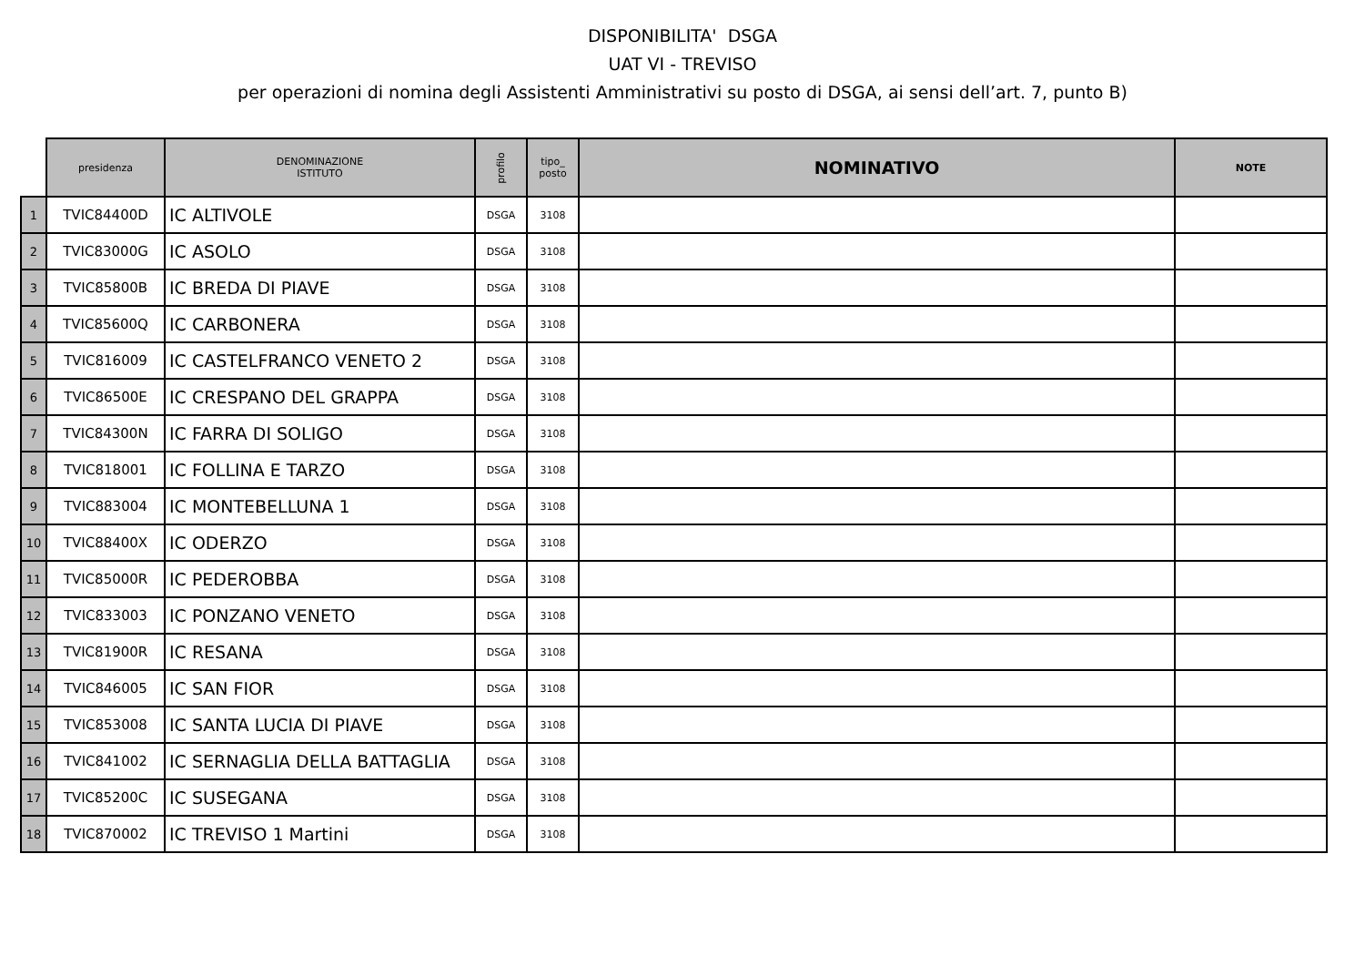DISPONIBILITA' DSGA
UAT VI - TREVISO
per operazioni di nomina degli Assistenti Amministrativi su posto di DSGA, ai sensi dell’art. 7, punto B)
| | presidenza | DENOMINAZIONE ISTITUTO | profilo | tipo_ posto | NOMINATIVO | NOTE |
| --- | --- | --- | --- | --- | --- | --- |
| 1 | TVIC84400D | IC ALTIVOLE | DSGA | 3108 | | |
| 2 | TVIC83000G | IC ASOLO | DSGA | 3108 | | |
| 3 | TVIC85800B | IC BREDA DI PIAVE | DSGA | 3108 | | |
| 4 | TVIC85600Q | IC CARBONERA | DSGA | 3108 | | |
| 5 | TVIC816009 | IC CASTELFRANCO VENETO 2 | DSGA | 3108 | | |
| 6 | TVIC86500E | IC CRESPANO DEL GRAPPA | DSGA | 3108 | | |
| 7 | TVIC84300N | IC FARRA DI SOLIGO | DSGA | 3108 | | |
| 8 | TVIC818001 | IC FOLLINA E TARZO | DSGA | 3108 | | |
| 9 | TVIC883004 | IC MONTEBELLUNA 1 | DSGA | 3108 | | |
| 10 | TVIC88400X | IC ODERZO | DSGA | 3108 | | |
| 11 | TVIC85000R | IC PEDEROBBA | DSGA | 3108 | | |
| 12 | TVIC833003 | IC PONZANO VENETO | DSGA | 3108 | | |
| 13 | TVIC81900R | IC RESANA | DSGA | 3108 | | |
| 14 | TVIC846005 | IC SAN FIOR | DSGA | 3108 | | |
| 15 | TVIC853008 | IC SANTA LUCIA DI PIAVE | DSGA | 3108 | | |
| 16 | TVIC841002 | IC SERNAGLIA DELLA BATTAGLIA | DSGA | 3108 | | |
| 17 | TVIC85200C | IC SUSEGANA | DSGA | 3108 | | |
| 18 | TVIC870002 | IC TREVISO 1 Martini | DSGA | 3108 | | |